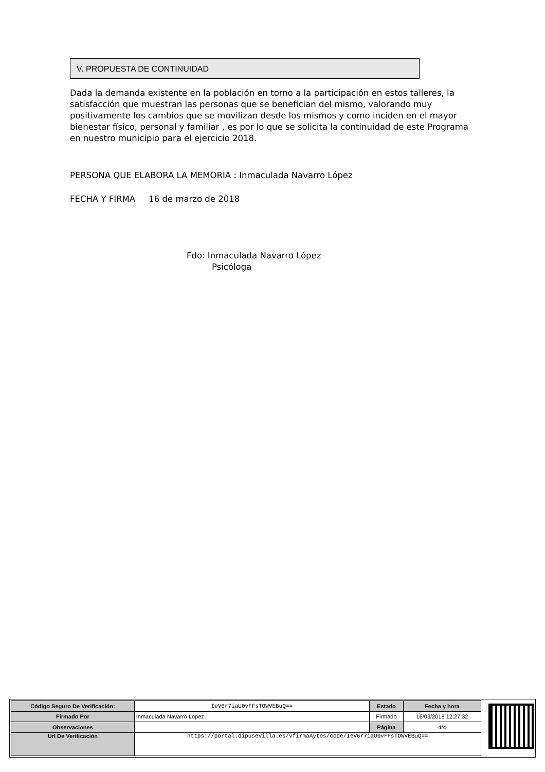V. PROPUESTA DE CONTINUIDAD
Dada la demanda existente en la población en torno a la participación en estos talleres, la satisfacción que muestran las personas que se benefician del mismo, valorando muy positivamente los cambios que se movilizan desde los mismos y como inciden en el mayor bienestar físico, personal y familiar , es por lo que se solicita la continuidad de este Programa en nuestro municipio para el ejercicio 2018.
PERSONA QUE ELABORA LA MEMORIA : Inmaculada Navarro López
FECHA Y FIRMA 16 de marzo de 2018
Fdo: Inmaculada Navarro López
Psicóloga
| Código Seguro De Verificación: | IeV6r7iaU0vFFsTOWVEBuQ== | Estado | Fecha y hora |
| Firmado Por | Inmaculada Navarro Lopez | Firmado | 16/03/2018 12:27:32 |
| Observaciones | | Página | 4/4 |
| Url De Verificación | https://portal.dipusevilla.es/vfirmaAytos/code/IeV6r7iaU0vFFsTOWVEBuQ== | | |